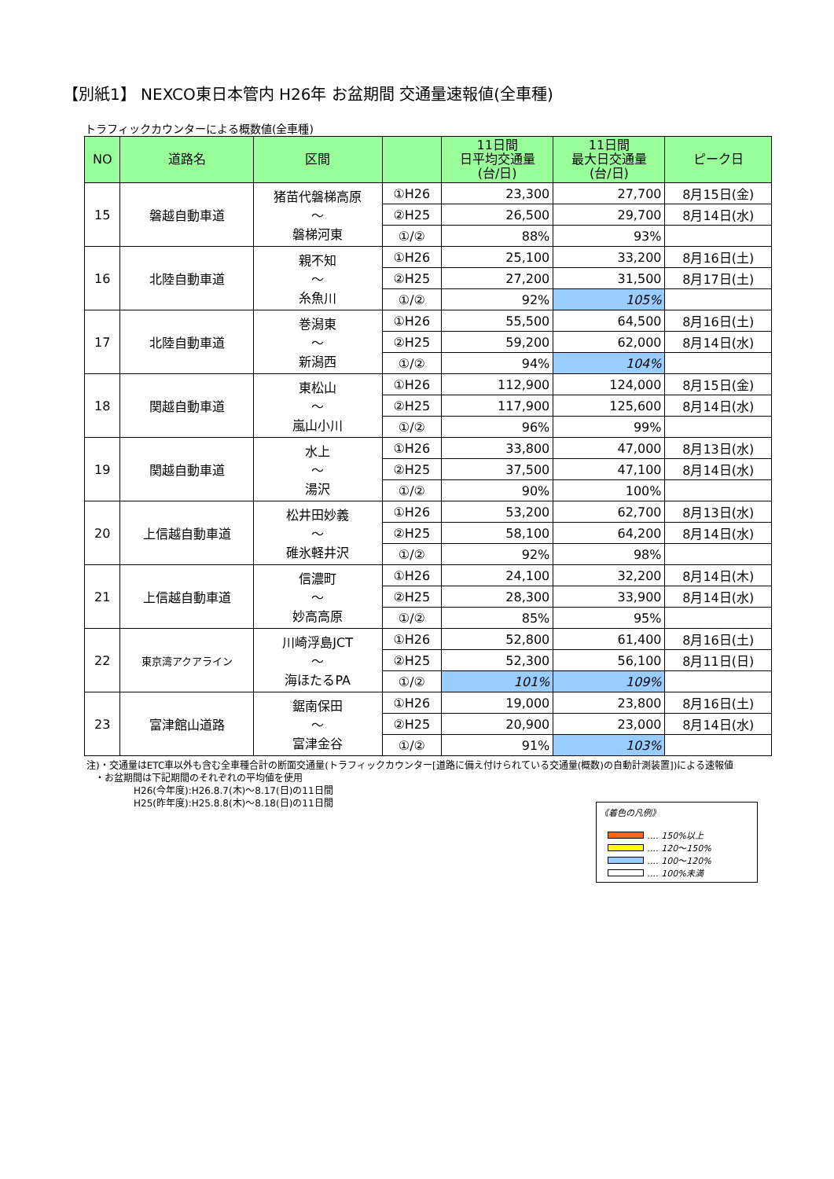【別紙1】 NEXCO東日本管内 H26年 お盆期間 交通量速報値(全車種)
トラフィックカウンターによる概数値(全車種)
| NO | 道路名 | 区間 | | 11日間 日平均交通量 (台/日) | 11日間 最大日交通量 (台/日) | ピーク日 |
| --- | --- | --- | --- | --- | --- | --- |
| 15 | 磐越自動車道 | 猪苗代磐梯高原 ～ 磐梯河東 | ①H26 | 23,300 | 27,700 | 8月15日(金) |
| | | | ②H25 | 26,500 | 29,700 | 8月14日(水) |
| | | | ①/② | 88% | 93% | |
| 16 | 北陸自動車道 | 親不知 ～ 糸魚川 | ①H26 | 25,100 | 33,200 | 8月16日(土) |
| | | | ②H25 | 27,200 | 31,500 | 8月17日(土) |
| | | | ①/② | 92% | 105% | |
| 17 | 北陸自動車道 | 巻潟東 ～ 新潟西 | ①H26 | 55,500 | 64,500 | 8月16日(土) |
| | | | ②H25 | 59,200 | 62,000 | 8月14日(水) |
| | | | ①/② | 94% | 104% | |
| 18 | 関越自動車道 | 東松山 ～ 嵐山小川 | ①H26 | 112,900 | 124,000 | 8月15日(金) |
| | | | ②H25 | 117,900 | 125,600 | 8月14日(水) |
| | | | ①/② | 96% | 99% | |
| 19 | 関越自動車道 | 水上 ～ 湯沢 | ①H26 | 33,800 | 47,000 | 8月13日(水) |
| | | | ②H25 | 37,500 | 47,100 | 8月14日(水) |
| | | | ①/② | 90% | 100% | |
| 20 | 上信越自動車道 | 松井田妙義 ～ 碓氷軽井沢 | ①H26 | 53,200 | 62,700 | 8月13日(水) |
| | | | ②H25 | 58,100 | 64,200 | 8月14日(水) |
| | | | ①/② | 92% | 98% | |
| 21 | 上信越自動車道 | 信濃町 ～ 妙高高原 | ①H26 | 24,100 | 32,200 | 8月14日(木) |
| | | | ②H25 | 28,300 | 33,900 | 8月14日(水) |
| | | | ①/② | 85% | 95% | |
| 22 | 東京湾アクアライン | 川崎浮島JCT ～ 海ほたるPA | ①H26 | 52,800 | 61,400 | 8月16日(土) |
| | | | ②H25 | 52,300 | 56,100 | 8月11日(日) |
| | | | ①/② | 101% | 109% | |
| 23 | 富津館山道路 | 鋸南保田 ～ 富津金谷 | ①H26 | 19,000 | 23,800 | 8月16日(土) |
| | | | ②H25 | 20,900 | 23,000 | 8月14日(水) |
| | | | ①/② | 91% | 103% | |
注)・交通量はETC車以外も含む全車種合計の断面交通量(トラフィックカウンター[道路に備え付けられている交通量(概数)の自動計測装置])による速報値
・お盆期間は下記期間のそれぞれの平均値を使用
H26(今年度):H26.8.7(木)～8.17(日)の11日間
H25(昨年度):H25.8.8(木)～8.18(日)の11日間
《着色の凡例》
‥‥ 150%以上
‥‥ 120～150%
‥‥ 100～120%
‥‥ 100%未満